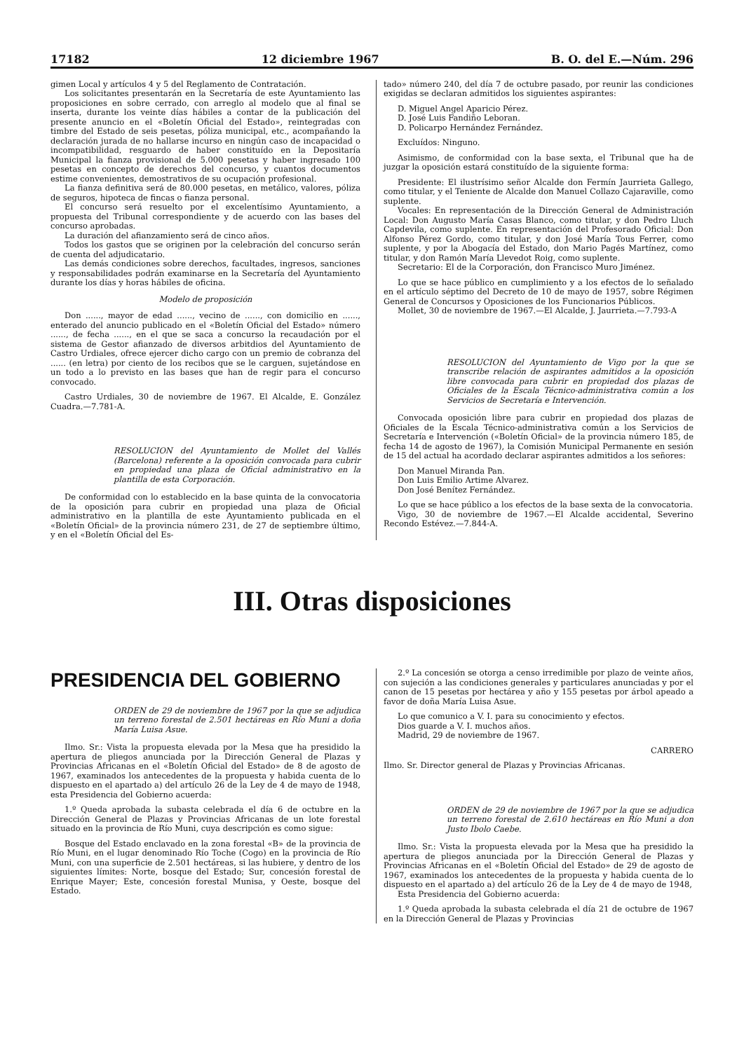17182 12 diciembre 1967 B. O. del E.—Núm. 296
gimen Local y artículos 4 y 5 del Reglamento de Contratación.
Los solicitantes presentarán en la Secretaría de este Ayuntamiento las proposiciones en sobre cerrado, con arreglo al modelo que al final se inserta, durante los veinte días hábiles a contar de la publicación del presente anuncio en el «Boletín Oficial del Estado», reintegradas con timbre del Estado de seis pesetas, póliza municipal, etc., acompañando la declaración jurada de no hallarse incurso en ningún caso de incapacidad o incompatibilidad, resguardo de haber constituído en la Depositaría Municipal la fianza provisional de 5.000 pesetas y haber ingresado 100 pesetas en concepto de derechos del concurso, y cuantos documentos estime convenientes, demostrativos de su ocupación profesional.
La fianza definitiva será de 80.000 pesetas, en metálico, valores, póliza de seguros, hipoteca de fincas o fianza personal.
El concurso será resuelto por el excelentísimo Ayuntamiento, a propuesta del Tribunal correspondiente y de acuerdo con las bases del concurso aprobadas.
La duración del afianzamiento será de cinco años.
Todos los gastos que se originen por la celebración del concurso serán de cuenta del adjudicatario.
Las demás condiciones sobre derechos, facultades, ingresos, sanciones y responsabilidades podrán examinarse en la Secretaría del Ayuntamiento durante los días y horas hábiles de oficina.
Modelo de proposición
Don ......, mayor de edad ......, vecino de ......, con domicilio en ......, enterado del anuncio publicado en el «Boletín Oficial del Estado» número ......, de fecha ......, en el que se saca a concurso la recaudación por el sistema de Gestor afianzado de diversos arbitdios del Ayuntamiento de Castro Urdiales, ofrece ejercer dicho cargo con un premio de cobranza del ...... (en letra) por ciento de los recibos que se le carguen, sujetándose en un todo a lo previsto en las bases que han de regir para el concurso convocado.
Castro Urdiales, 30 de noviembre de 1967. El Alcalde, E. González Cuadra.—7.781-A.
RESOLUCION del Ayuntamiento de Mollet del Vallés (Barcelona) referente a la oposición convocada para cubrir en propiedad una plaza de Oficial administrativo en la plantilla de esta Corporación.
De conformidad con lo establecido en la base quinta de la convocatoria de la oposición para cubrir en propiedad una plaza de Oficial administrativo en la plantilla de este Ayuntamiento publicada en el «Boletín Oficial» de la provincia número 231, de 27 de septiembre último, y en el «Boletín Oficial del Es-
tado» número 240, del día 7 de octubre pasado, por reunir las condiciones exigidas se declaran admitidos los siguientes aspirantes:
D. Miguel Angel Aparicio Pérez.
D. José Luis Fandiño Leboran.
D. Policarpo Hernández Fernández.
Excluídos: Ninguno.
Asimismo, de conformidad con la base sexta, el Tribunal que ha de juzgar la oposición estará constituído de la siguiente forma:
Presidente: El ilustrísimo señor Alcalde don Fermín Jaurrieta Gallego, como titular, y el Teniente de Alcalde don Manuel Collazo Cajaraville, como suplente.
Vocales: En representación de la Dirección General de Administración Local: Don Augusto María Casas Blanco, como titular, y don Pedro Lluch Capdevila, como suplente. En representación del Profesorado Oficial: Don Alfonso Pérez Gordo, como titular, y don José María Tous Ferrer, como suplente, y por la Abogacía del Estado, don Mario Pagés Martínez, como titular, y don Ramón María Llevedot Roig, como suplente.
Secretario: El de la Corporación, don Francisco Muro Jiménez.
Lo que se hace público en cumplimiento y a los efectos de lo señalado en el artículo séptimo del Decreto de 10 de mayo de 1957, sobre Régimen General de Concursos y Oposiciones de los Funcionarios Públicos.
Mollet, 30 de noviembre de 1967.—El Alcalde, J. Jaurrieta.—7.793-A
RESOLUCION del Ayuntamiento de Vigo por la que se transcribe relación de aspirantes admitidos a la oposición libre convocada para cubrir en propiedad dos plazas de Oficiales de la Escala Técnico-administrativa común a los Servicios de Secretaría e Intervención.
Convocada oposición libre para cubrir en propiedad dos plazas de Oficiales de la Escala Técnico-administrativa común a los Servicios de Secretaría e Intervención («Boletín Oficial» de la provincia número 185, de fecha 14 de agosto de 1967), la Comisión Municipal Permanente en sesión de 15 del actual ha acordado declarar aspirantes admitidos a los señores:
Don Manuel Miranda Pan.
Don Luis Emilio Artime Alvarez.
Don José Benítez Fernández.
Lo que se hace público a los efectos de la base sexta de la convocatoria.
Vigo, 30 de noviembre de 1967.—El Alcalde accidental, Severino Recondo Estévez.—7.844-A.
III. Otras disposiciones
PRESIDENCIA DEL GOBIERNO
ORDEN de 29 de noviembre de 1967 por la que se adjudica un terreno forestal de 2.501 hectáreas en Río Muni a doña María Luisa Asue.
Ilmo. Sr.: Vista la propuesta elevada por la Mesa que ha presidido la apertura de pliegos anunciada por la Dirección General de Plazas y Provincias Africanas en el «Boletín Oficial del Estado» de 8 de agosto de 1967, examinados los antecedentes de la propuesta y habida cuenta de lo dispuesto en el apartado a) del artículo 26 de la Ley de 4 de mayo de 1948, esta Presidencia del Gobierno acuerda:
1.º Queda aprobada la subasta celebrada el día 6 de octubre en la Dirección General de Plazas y Provincias Africanas de un lote forestal situado en la provincia de Río Muni, cuya descripción es como sigue:
Bosque del Estado enclavado en la zona forestal «B» de la provincia de Río Muni, en el lugar denominado Río Toche (Cogo) en la provincia de Río Muni, con una superficie de 2.501 hectáreas, si las hubiere, y dentro de los siguientes límites: Norte, bosque del Estado; Sur, concesión forestal de Enrique Mayer; Este, concesión forestal Munisa, y Oeste, bosque del Estado.
2.º La concesión se otorga a censo irredimible por plazo de veinte años, con sujeción a las condiciones generales y particulares anunciadas y por el canon de 15 pesetas por hectárea y año y 155 pesetas por árbol apeado a favor de doña María Luisa Asue.
Lo que comunico a V. I. para su conocimiento y efectos.
Dios guarde a V. I. muchos años.
Madrid, 29 de noviembre de 1967.
CARRERO
Ilmo. Sr. Director general de Plazas y Provincias Africanas.
ORDEN de 29 de noviembre de 1967 por la que se adjudica un terreno forestal de 2.610 hectáreas en Río Muni a don Justo Ibolo Caebe.
Ilmo. Sr.: Vista la propuesta elevada por la Mesa que ha presidido la apertura de pliegos anunciada por la Dirección General de Plazas y Provincias Africanas en el «Boletín Oficial del Estado» de 29 de agosto de 1967, examinados los antecedentes de la propuesta y habida cuenta de lo dispuesto en el apartado a) del artículo 26 de la Ley de 4 de mayo de 1948,
Esta Presidencia del Gobierno acuerda:
1.º Queda aprobada la subasta celebrada el día 21 de octubre de 1967 en la Dirección General de Plazas y Provincias